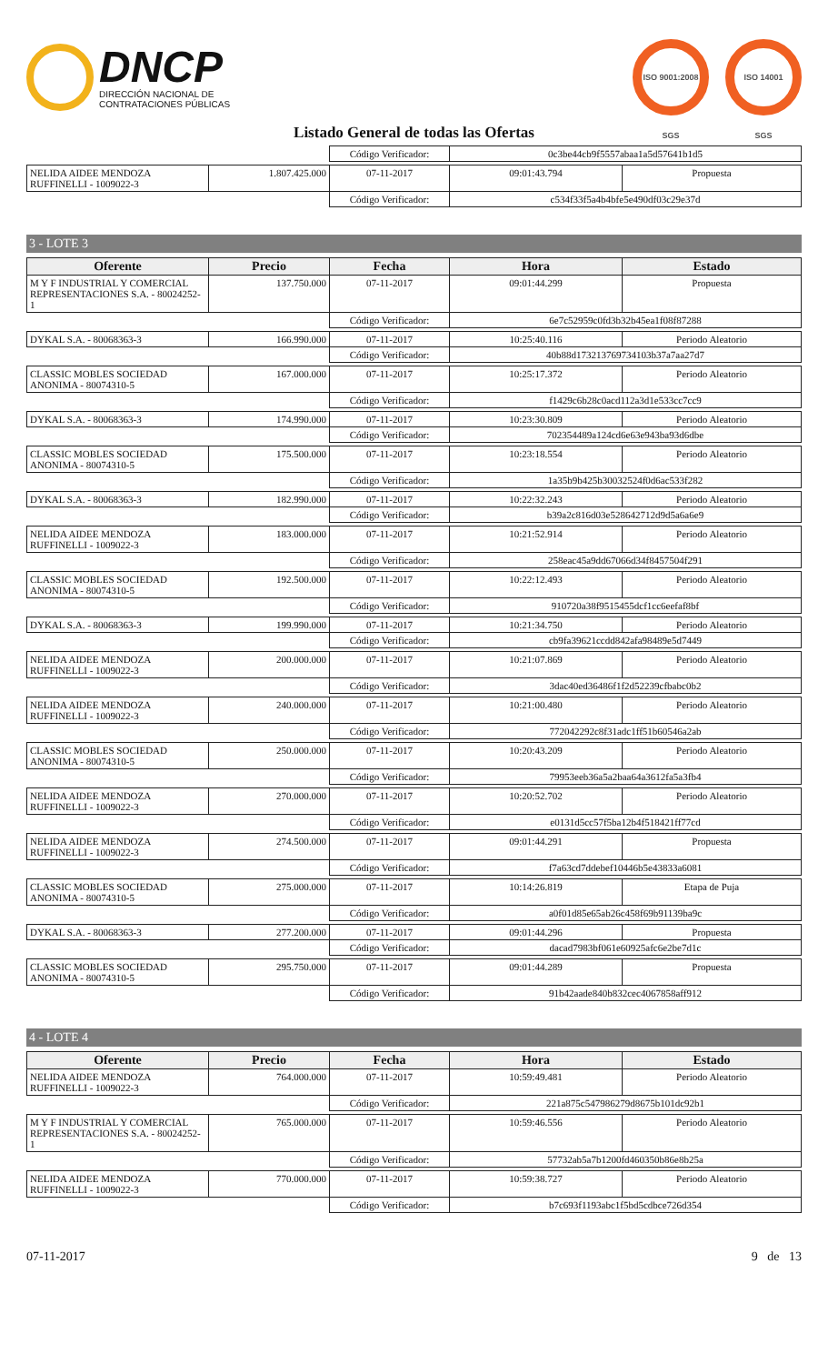DNCP
DIRECCIÓN NACIONAL DE
CONTRATACIONES PÚBLICAS
ISO 9001:2008 SGS
ISO 14001 SGS
Listado General de todas las Ofertas
| | | Código Verificador: | 0c3be44cb9f5557abaa1a5d57641b1d5 | |
| NELIDA AIDEE MENDOZA RUFFINELLI - 1009022-3 | 1.807.425.000 | 07-11-2017 | 09:01:43.794 | Propuesta |
| | | Código Verificador: | c534f33f5a4b4bfe5e490df03c29e37d | |
3 - LOTE 3
| Oferente | Precio | Fecha | Hora | Estado |
| --- | --- | --- | --- | --- |
| M Y F INDUSTRIAL Y COMERCIAL REPRESENTACIONES S.A. - 80024252-1 | 137.750.000 | 07-11-2017 | 09:01:44.299 | Propuesta |
| | | Código Verificador: | 6e7c52959c0fd3b32b45ea1f08f87288 | |
| DYKAL S.A. - 80068363-3 | 166.990.000 | 07-11-2017 | 10:25:40.116 | Periodo Aleatorio |
| | | Código Verificador: | 40b88d173213769734103b37a7aa27d7 | |
| CLASSIC MOBLES SOCIEDAD ANONIMA - 80074310-5 | 167.000.000 | 07-11-2017 | 10:25:17.372 | Periodo Aleatorio |
| | | Código Verificador: | f1429c6b28c0acd112a3d1e533cc7cc9 | |
| DYKAL S.A. - 80068363-3 | 174.990.000 | 07-11-2017 | 10:23:30.809 | Periodo Aleatorio |
| | | Código Verificador: | 702354489a124cd6e63e943ba93d6dbe | |
| CLASSIC MOBLES SOCIEDAD ANONIMA - 80074310-5 | 175.500.000 | 07-11-2017 | 10:23:18.554 | Periodo Aleatorio |
| | | Código Verificador: | 1a35b9b425b30032524f0d6ac533f282 | |
| DYKAL S.A. - 80068363-3 | 182.990.000 | 07-11-2017 | 10:22:32.243 | Periodo Aleatorio |
| | | Código Verificador: | b39a2c816d03e528642712d9d5a6a6e9 | |
| NELIDA AIDEE MENDOZA RUFFINELLI - 1009022-3 | 183.000.000 | 07-11-2017 | 10:21:52.914 | Periodo Aleatorio |
| | | Código Verificador: | 258eac45a9dd67066d34f8457504f291 | |
| CLASSIC MOBLES SOCIEDAD ANONIMA - 80074310-5 | 192.500.000 | 07-11-2017 | 10:22:12.493 | Periodo Aleatorio |
| | | Código Verificador: | 910720a38f9515455dcf1cc6eefaf8bf | |
| DYKAL S.A. - 80068363-3 | 199.990.000 | 07-11-2017 | 10:21:34.750 | Periodo Aleatorio |
| | | Código Verificador: | cb9fa39621ccdd842afa98489e5d7449 | |
| NELIDA AIDEE MENDOZA RUFFINELLI - 1009022-3 | 200.000.000 | 07-11-2017 | 10:21:07.869 | Periodo Aleatorio |
| | | Código Verificador: | 3dac40ed36486f1f2d52239cfbabc0b2 | |
| NELIDA AIDEE MENDOZA RUFFINELLI - 1009022-3 | 240.000.000 | 07-11-2017 | 10:21:00.480 | Periodo Aleatorio |
| | | Código Verificador: | 772042292c8f31adc1ff51b60546a2ab | |
| CLASSIC MOBLES SOCIEDAD ANONIMA - 80074310-5 | 250.000.000 | 07-11-2017 | 10:20:43.209 | Periodo Aleatorio |
| | | Código Verificador: | 79953eeb36a5a2baa64a3612fa5a3fb4 | |
| NELIDA AIDEE MENDOZA RUFFINELLI - 1009022-3 | 270.000.000 | 07-11-2017 | 10:20:52.702 | Periodo Aleatorio |
| | | Código Verificador: | e0131d5cc57f5ba12b4f518421ff77cd | |
| NELIDA AIDEE MENDOZA RUFFINELLI - 1009022-3 | 274.500.000 | 07-11-2017 | 09:01:44.291 | Propuesta |
| | | Código Verificador: | f7a63cd7ddebef10446b5e43833a6081 | |
| CLASSIC MOBLES SOCIEDAD ANONIMA - 80074310-5 | 275.000.000 | 07-11-2017 | 10:14:26.819 | Etapa de Puja |
| | | Código Verificador: | a0f01d85e65ab26c458f69b91139ba9c | |
| DYKAL S.A. - 80068363-3 | 277.200.000 | 07-11-2017 | 09:01:44.296 | Propuesta |
| | | Código Verificador: | dacad7983bf061e60925afc6e2be7d1c | |
| CLASSIC MOBLES SOCIEDAD ANONIMA - 80074310-5 | 295.750.000 | 07-11-2017 | 09:01:44.289 | Propuesta |
| | | Código Verificador: | 91b42aade840b832cec4067858aff912 | |
4 - LOTE 4
| Oferente | Precio | Fecha | Hora | Estado |
| --- | --- | --- | --- | --- |
| NELIDA AIDEE MENDOZA RUFFINELLI - 1009022-3 | 764.000.000 | 07-11-2017 | 10:59:49.481 | Periodo Aleatorio |
| | | Código Verificador: | 221a875c547986279d8675b101dc92b1 | |
| M Y F INDUSTRIAL Y COMERCIAL REPRESENTACIONES S.A. - 80024252-1 | 765.000.000 | 07-11-2017 | 10:59:46.556 | Periodo Aleatorio |
| | | Código Verificador: | 57732ab5a7b1200fd460350b86e8b25a | |
| NELIDA AIDEE MENDOZA RUFFINELLI - 1009022-3 | 770.000.000 | 07-11-2017 | 10:59:38.727 | Periodo Aleatorio |
| | | Código Verificador: | b7c693f1193abc1f5bd5cdbce726d354 | |
07-11-2017 9 de 13